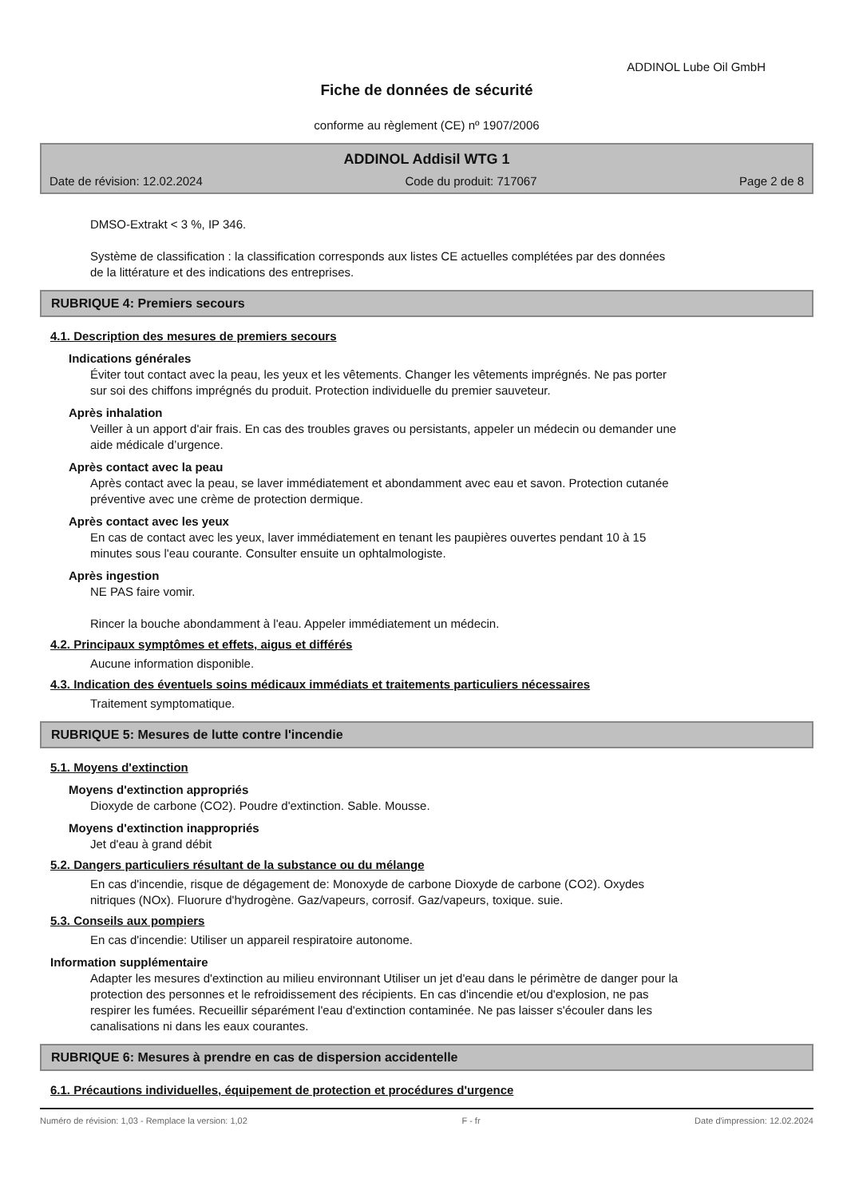ADDINOL Lube Oil GmbH
Fiche de données de sécurité
conforme au règlement (CE) nº 1907/2006
ADDINOL Addisil WTG 1
Date de révision: 12.02.2024 Code du produit: 717067 Page 2 de 8
DMSO-Extrakt < 3 %, IP 346.
Système de classification : la classification corresponds aux listes CE actuelles complétées par des données
de la littérature et des indications des entreprises.
RUBRIQUE 4: Premiers secours
4.1. Description des mesures de premiers secours
Indications générales
Éviter tout contact avec la peau, les yeux et les vêtements. Changer les vêtements imprégnés. Ne pas porter
sur soi des chiffons imprégnés du produit. Protection individuelle du premier sauveteur.
Après inhalation
Veiller à un apport d'air frais. En cas des troubles graves ou persistants, appeler un médecin ou demander une
aide médicale d’urgence.
Après contact avec la peau
Après contact avec la peau, se laver immédiatement et abondamment avec eau et savon. Protection cutanée
préventive avec une crème de protection dermique.
Après contact avec les yeux
En cas de contact avec les yeux, laver immédiatement en tenant les paupières ouvertes pendant 10 à 15
minutes sous l'eau courante. Consulter ensuite un ophtalmologiste.
Après ingestion
NE PAS faire vomir.
Rincer la bouche abondamment à l'eau. Appeler immédiatement un médecin.
4.2. Principaux symptômes et effets, aigus et différés
Aucune information disponible.
4.3. Indication des éventuels soins médicaux immédiats et traitements particuliers nécessaires
Traitement symptomatique.
RUBRIQUE 5: Mesures de lutte contre l'incendie
5.1. Moyens d'extinction
Moyens d'extinction appropriés
Dioxyde de carbone (CO2). Poudre d'extinction. Sable. Mousse.
Moyens d'extinction inappropriés
Jet d'eau à grand débit
5.2. Dangers particuliers résultant de la substance ou du mélange
En cas d'incendie, risque de dégagement de: Monoxyde de carbone Dioxyde de carbone (CO2). Oxydes
nitriques (NOx). Fluorure d'hydrogène. Gaz/vapeurs, corrosif. Gaz/vapeurs, toxique. suie.
5.3. Conseils aux pompiers
En cas d'incendie: Utiliser un appareil respiratoire autonome.
Information supplémentaire
Adapter les mesures d'extinction au milieu environnant Utiliser un jet d'eau dans le périmètre de danger pour la
protection des personnes et le refroidissement des récipients. En cas d'incendie et/ou d'explosion, ne pas
respirer les fumées. Recueillir séparément l'eau d'extinction contaminée. Ne pas laisser s'écouler dans les
canalisations ni dans les eaux courantes.
RUBRIQUE 6: Mesures à prendre en cas de dispersion accidentelle
6.1. Précautions individuelles, équipement de protection et procédures d'urgence
Numéro de révision: 1,03 - Remplace la version: 1,02 F - fr Date d'impression: 12.02.2024